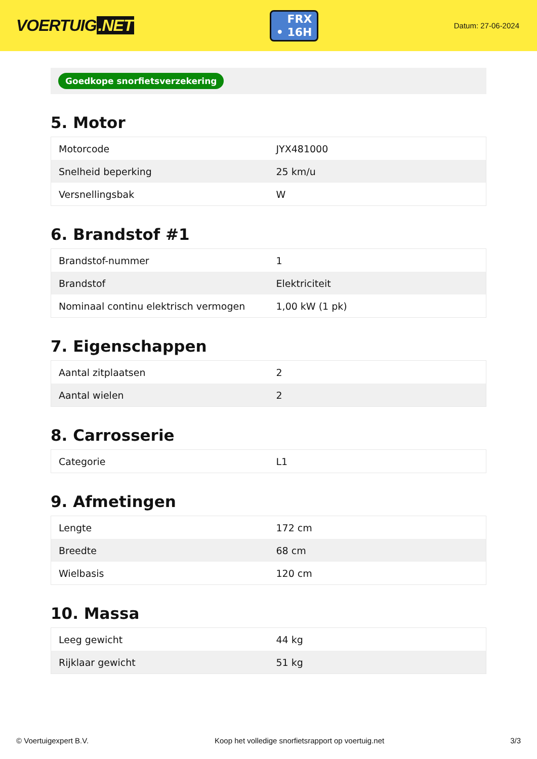VOERTUIG.NET
FRX
• 16H
Datum: 27-06-2024
Goedkope snorfietsverzekering
5. Motor
| Motorcode | JYX481000 |
| Snelheid beperking | 25 km/u |
| Versnellingsbak | W |
6. Brandstof #1
| Brandstof-nummer | 1 |
| Brandstof | Elektriciteit |
| Nominaal continu elektrisch vermogen | 1,00 kW (1 pk) |
7. Eigenschappen
| Aantal zitplaatsen | 2 |
| Aantal wielen | 2 |
8. Carrosserie
| Categorie | L1 |
9. Afmetingen
| Lengte | 172 cm |
| Breedte | 68 cm |
| Wielbasis | 120 cm |
10. Massa
| Leeg gewicht | 44 kg |
| Rijklaar gewicht | 51 kg |
© Voertuigexpert B.V. Koop het volledige snorfietsrapport op voertuig.net 3/3